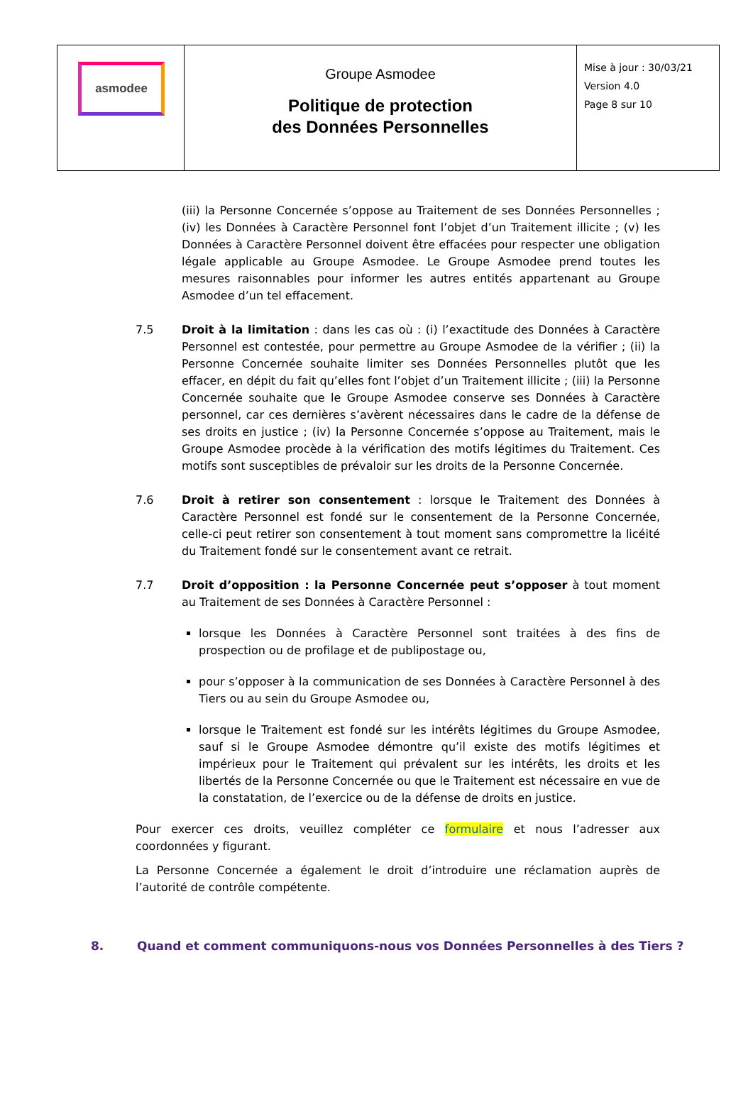| asmodee | Groupe Asmodee Politique de protection des Données Personnelles | Mise à jour : 30/03/21 Version 4.0 Page 8 sur 10 |
(iii) la Personne Concernée s’oppose au Traitement de ses Données Personnelles ; (iv) les Données à Caractère Personnel font l’objet d’un Traitement illicite ; (v) les Données à Caractère Personnel doivent être effacées pour respecter une obligation légale applicable au Groupe Asmodee. Le Groupe Asmodee prend toutes les mesures raisonnables pour informer les autres entités appartenant au Groupe Asmodee d’un tel effacement.
7.5 Droit à la limitation : dans les cas où : (i) l’exactitude des Données à Caractère Personnel est contestée, pour permettre au Groupe Asmodee de la vérifier ; (ii) la Personne Concernée souhaite limiter ses Données Personnelles plutôt que les effacer, en dépit du fait qu’elles font l’objet d’un Traitement illicite ; (iii) la Personne Concernée souhaite que le Groupe Asmodee conserve ses Données à Caractère personnel, car ces dernières s’avèrent nécessaires dans le cadre de la défense de ses droits en justice ; (iv) la Personne Concernée s’oppose au Traitement, mais le Groupe Asmodee procède à la vérification des motifs légitimes du Traitement. Ces motifs sont susceptibles de prévaloir sur les droits de la Personne Concernée.
7.6 Droit à retirer son consentement : lorsque le Traitement des Données à Caractère Personnel est fondé sur le consentement de la Personne Concernée, celle-ci peut retirer son consentement à tout moment sans compromettre la licéité du Traitement fondé sur le consentement avant ce retrait.
7.7 Droit d’opposition : la Personne Concernée peut s’opposer à tout moment au Traitement de ses Données à Caractère Personnel :
lorsque les Données à Caractère Personnel sont traitées à des fins de prospection ou de profilage et de publipostage ou,
pour s’opposer à la communication de ses Données à Caractère Personnel à des Tiers ou au sein du Groupe Asmodee ou,
lorsque le Traitement est fondé sur les intérêts légitimes du Groupe Asmodee, sauf si le Groupe Asmodee démontre qu’il existe des motifs légitimes et impérieux pour le Traitement qui prévalent sur les intérêts, les droits et les libertés de la Personne Concernée ou que le Traitement est nécessaire en vue de la constatation, de l’exercice ou de la défense de droits en justice.
Pour exercer ces droits, veuillez compléter ce formulaire et nous l’adresser aux coordonnées y figurant.
La Personne Concernée a également le droit d’introduire une réclamation auprès de l’autorité de contrôle compétente.
8. Quand et comment communiquons-nous vos Données Personnelles à des Tiers ?